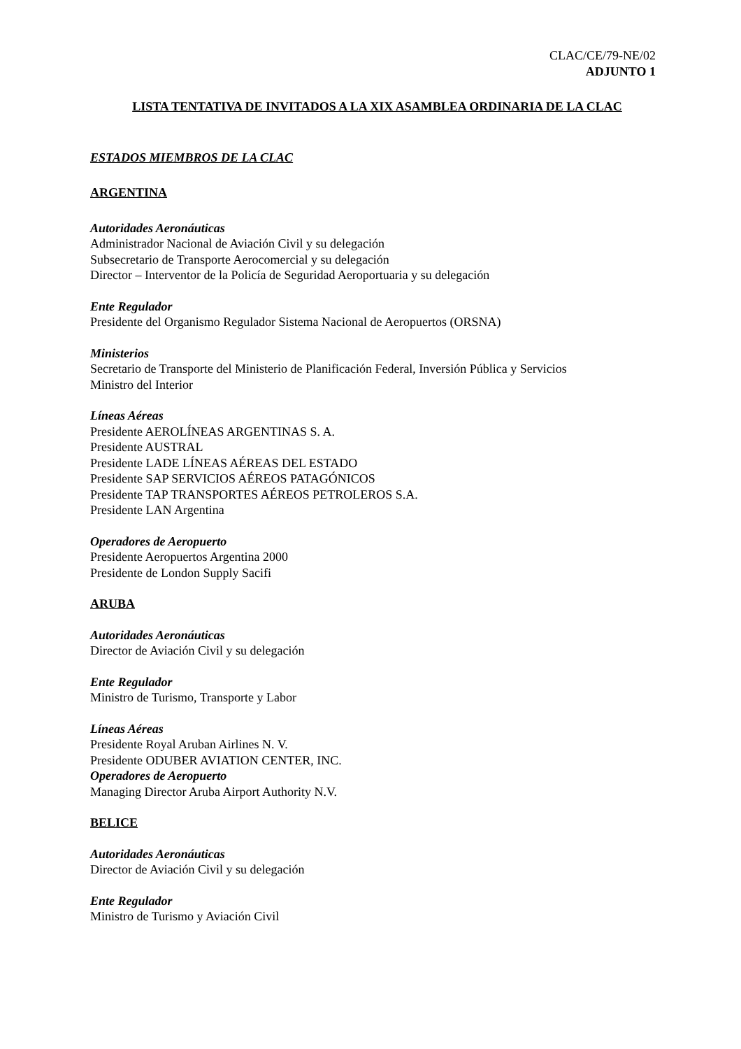CLAC/CE/79-NE/02
ADJUNTO 1
LISTA TENTATIVA DE INVITADOS A LA XIX ASAMBLEA ORDINARIA DE LA CLAC
ESTADOS MIEMBROS DE LA CLAC
ARGENTINA
Autoridades Aeronáuticas
Administrador Nacional de Aviación Civil y su delegación
Subsecretario de Transporte Aerocomercial y su delegación
Director – Interventor de la Policía de Seguridad Aeroportuaria y su delegación
Ente Regulador
Presidente del Organismo Regulador Sistema Nacional de Aeropuertos (ORSNA)
Ministerios
Secretario de Transporte del Ministerio de Planificación Federal, Inversión Pública y Servicios
Ministro del Interior
Líneas Aéreas
Presidente AEROLÍNEAS ARGENTINAS S. A.
Presidente AUSTRAL
Presidente LADE LÍNEAS AÉREAS DEL ESTADO
Presidente SAP SERVICIOS AÉREOS PATAGÓNICOS
Presidente TAP TRANSPORTES AÉREOS PETROLEROS S.A.
Presidente LAN Argentina
Operadores de Aeropuerto
Presidente Aeropuertos Argentina 2000
Presidente de London Supply Sacifi
ARUBA
Autoridades Aeronáuticas
Director de Aviación Civil y su delegación
Ente Regulador
Ministro de Turismo, Transporte y Labor
Líneas Aéreas
Presidente Royal Aruban Airlines N. V.
Presidente ODUBER AVIATION CENTER, INC.
Operadores de Aeropuerto
Managing Director Aruba Airport Authority N.V.
BELICE
Autoridades Aeronáuticas
Director de Aviación Civil y su delegación
Ente Regulador
Ministro de Turismo y Aviación Civil